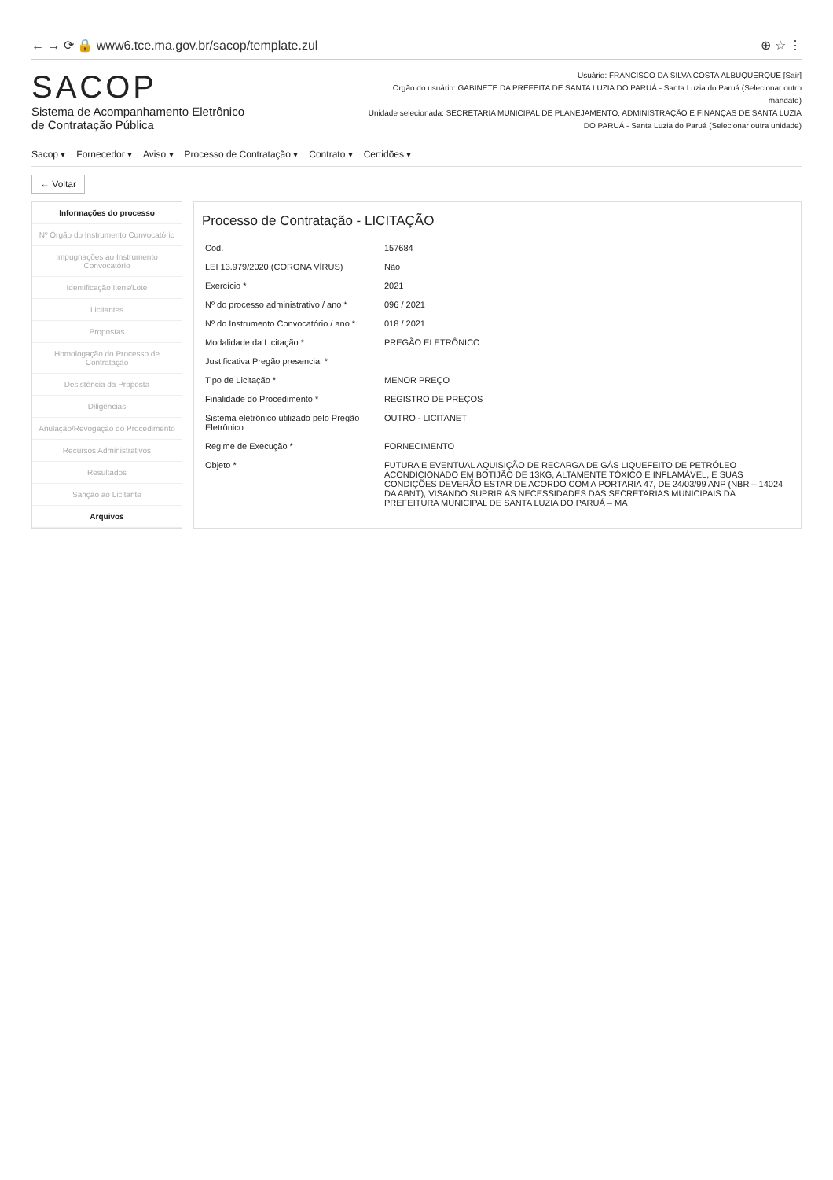← → ⟳ 🔒 www6.tce.ma.gov.br/sacop/template.zul ⊕ ☆ ⋮
SACOP
Sistema de Acompanhamento Eletrônico
de Contratação Pública
Usuário: FRANCISCO DA SILVA COSTA ALBUQUERQUE [Sair]
Orgão do usuário: GABINETE DA PREFEITA DE SANTA LUZIA DO PARUÁ - Santa Luzia do Paruá (Selecionar outro mandato)
Unidade selecionada: SECRETARIA MUNICIPAL DE PLANEJAMENTO, ADMINISTRAÇÃO E FINANÇAS DE SANTA LUZIA DO PARUÁ - Santa Luzia do Paruá (Selecionar outra unidade)
Sacop ▾ Fornecedor ▾ Aviso ▾ Processo de Contratação ▾ Contrato ▾ Certidões ▾
← Voltar
Informações do processo
Nº Órgão do Instrumento Convocatório
Impugnações ao Instrumento Convocatório
Identificação Itens/Lote
Licitantes
Propostas
Homologação do Processo de Contratação
Desistência da Proposta
Diligências
Anulação/Revogação do Procedimento
Recursos Administrativos
Resultados
Sanção ao Licitante
Arquivos
Processo de Contratação - LICITAÇÃO
| Cod. | 157684 |
| LEI 13.979/2020 (CORONA VÍRUS) | Não |
| Exercício * | 2021 |
| Nº do processo administrativo / ano * | 096 / 2021 |
| Nº do Instrumento Convocatório / ano * | 018 / 2021 |
| Modalidade da Licitação * | PREGÃO ELETRÔNICO |
| Justificativa Pregão presencial * | |
| Tipo de Licitação * | MENOR PREÇO |
| Finalidade do Procedimento * | REGISTRO DE PREÇOS |
| Sistema eletrônico utilizado pelo Pregão Eletrônico | OUTRO - LICITANET |
| Regime de Execução * | FORNECIMENTO |
| Objeto * | FUTURA E EVENTUAL AQUISIÇÃO DE RECARGA DE GÁS LIQUEFEITO DE PETRÓLEO ACONDICIONADO EM BOTIJÃO DE 13KG, ALTAMENTE TÓXICO E INFLAMÁVEL, E SUAS CONDIÇÕES DEVERÃO ESTAR DE ACORDO COM A PORTARIA 47, DE 24/03/99 ANP (NBR – 14024 DA ABNT), VISANDO SUPRIR AS NECESSIDADES DAS SECRETARIAS MUNICIPAIS DA PREFEITURA MUNICIPAL DE SANTA LUZIA DO PARUÁ – MA |